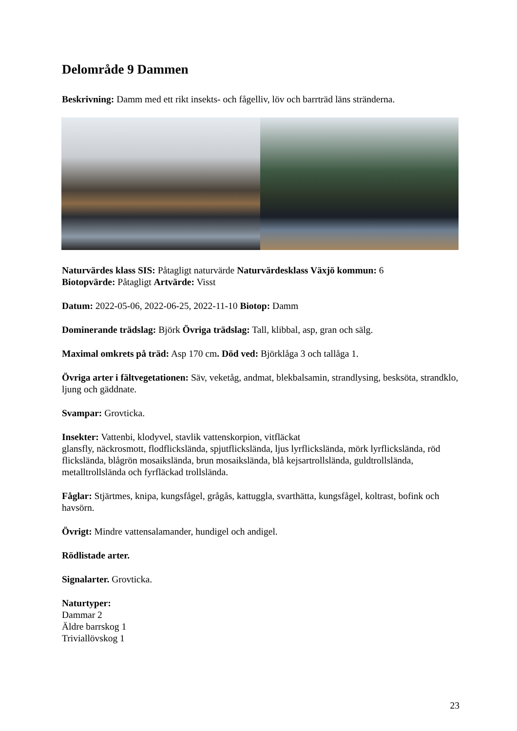Delområde 9 Dammen
Beskrivning: Damm med ett rikt insekts- och fågelliv, löv och barrträd läns stränderna.
Naturvärdes klass SIS: Påtagligt naturvärde Naturvärdesklass Växjö kommun: 6
Biotopvärde: Påtagligt Artvärde: Visst
Datum: 2022-05-06, 2022-06-25, 2022-11-10 Biotop: Damm
Dominerande trädslag: Björk Övriga trädslag: Tall, klibbal, asp, gran och sälg.
Maximal omkrets på träd: Asp 170 cm. Död ved: Björklåga 3 och tallåga 1.
Övriga arter i fältvegetationen: Säv, veketåg, andmat, blekbalsamin, strandlysing, besksöta, strandklo, ljung och gäddnate.
Svampar: Grovticka.
Insekter: Vattenbi, klodyvel, stavlik vattenskorpion, vitfläckat
glansfly, näckrosmott, flodflickslända, spjutflickslända, ljus lyrflickslända, mörk lyrflickslända, röd flickslända, blågrön mosaikslända, brun mosaikslända, blå kejsartrollslända, guldtrollslända, metalltrollslända och fyrfläckad trollslända.
Fåglar: Stjärtmes, knipa, kungsfågel, grågås, kattuggla, svarthätta, kungsfågel, koltrast, bofink och havsörn.
Övrigt: Mindre vattensalamander, hundigel och andigel.
Rödlistade arter.
Signalarter. Grovticka.
Naturtyper:
Dammar 2
Äldre barrskog 1
Triviallövskog 1
23